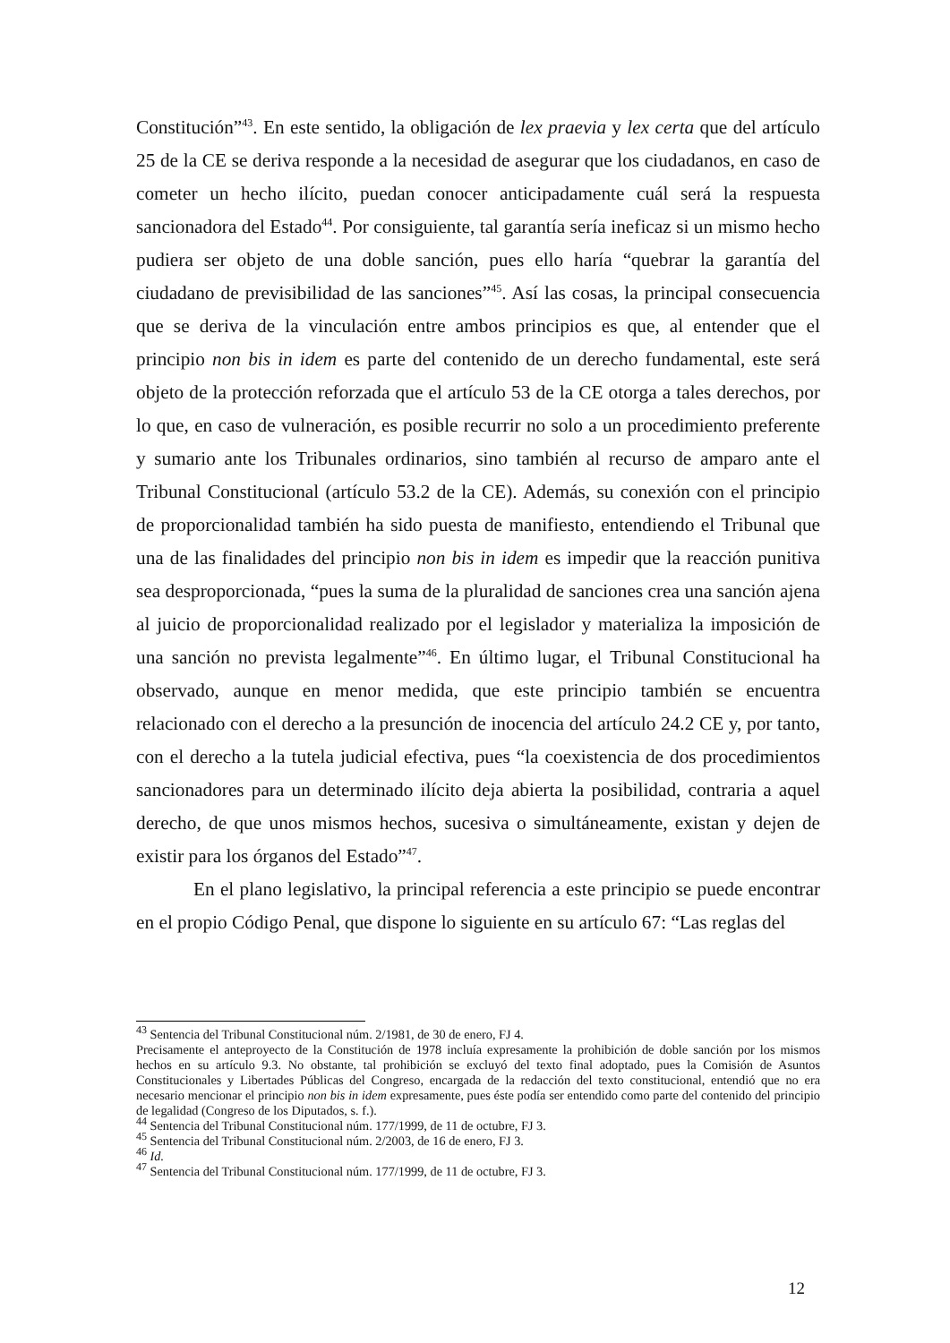Constitución”<sup>43</sup>. En este sentido, la obligación de lex praevia y lex certa que del artículo 25 de la CE se deriva responde a la necesidad de asegurar que los ciudadanos, en caso de cometer un hecho ilícito, puedan conocer anticipadamente cuál será la respuesta sancionadora del Estado<sup>44</sup>. Por consiguiente, tal garantía sería ineficaz si un mismo hecho pudiera ser objeto de una doble sanción, pues ello haría “quebrar la garantía del ciudadano de previsibilidad de las sanciones”<sup>45</sup>. Así las cosas, la principal consecuencia que se deriva de la vinculación entre ambos principios es que, al entender que el principio non bis in idem es parte del contenido de un derecho fundamental, este será objeto de la protección reforzada que el artículo 53 de la CE otorga a tales derechos, por lo que, en caso de vulneración, es posible recurrir no solo a un procedimiento preferente y sumario ante los Tribunales ordinarios, sino también al recurso de amparo ante el Tribunal Constitucional (artículo 53.2 de la CE). Además, su conexión con el principio de proporcionalidad también ha sido puesta de manifiesto, entendiendo el Tribunal que una de las finalidades del principio non bis in idem es impedir que la reacción punitiva sea desproporcionada, “pues la suma de la pluralidad de sanciones crea una sanción ajena al juicio de proporcionalidad realizado por el legislador y materializa la imposición de una sanción no prevista legalmente”<sup>46</sup>. En último lugar, el Tribunal Constitucional ha observado, aunque en menor medida, que este principio también se encuentra relacionado con el derecho a la presunción de inocencia del artículo 24.2 CE y, por tanto, con el derecho a la tutela judicial efectiva, pues “la coexistencia de dos procedimientos sancionadores para un determinado ilícito deja abierta la posibilidad, contraria a aquel derecho, de que unos mismos hechos, sucesiva o simultáneamente, existan y dejen de existir para los órganos del Estado”<sup>47</sup>.
En el plano legislativo, la principal referencia a este principio se puede encontrar en el propio Código Penal, que dispone lo siguiente en su artículo 67: “Las reglas del
<sup>43</sup> Sentencia del Tribunal Constitucional núm. 2/1981, de 30 de enero, FJ 4.
Precisamente el anteproyecto de la Constitución de 1978 incluía expresamente la prohibición de doble sanción por los mismos hechos en su artículo 9.3. No obstante, tal prohibición se excluyó del texto final adoptado, pues la Comisión de Asuntos Constitucionales y Libertades Públicas del Congreso, encargada de la redacción del texto constitucional, entendió que no era necesario mencionar el principio non bis in idem expresamente, pues éste podía ser entendido como parte del contenido del principio de legalidad (Congreso de los Diputados, s. f.).
<sup>44</sup> Sentencia del Tribunal Constitucional núm. 177/1999, de 11 de octubre, FJ 3.
<sup>45</sup> Sentencia del Tribunal Constitucional núm. 2/2003, de 16 de enero, FJ 3.
<sup>46</sup> Id.
<sup>47</sup> Sentencia del Tribunal Constitucional núm. 177/1999, de 11 de octubre, FJ 3.
12